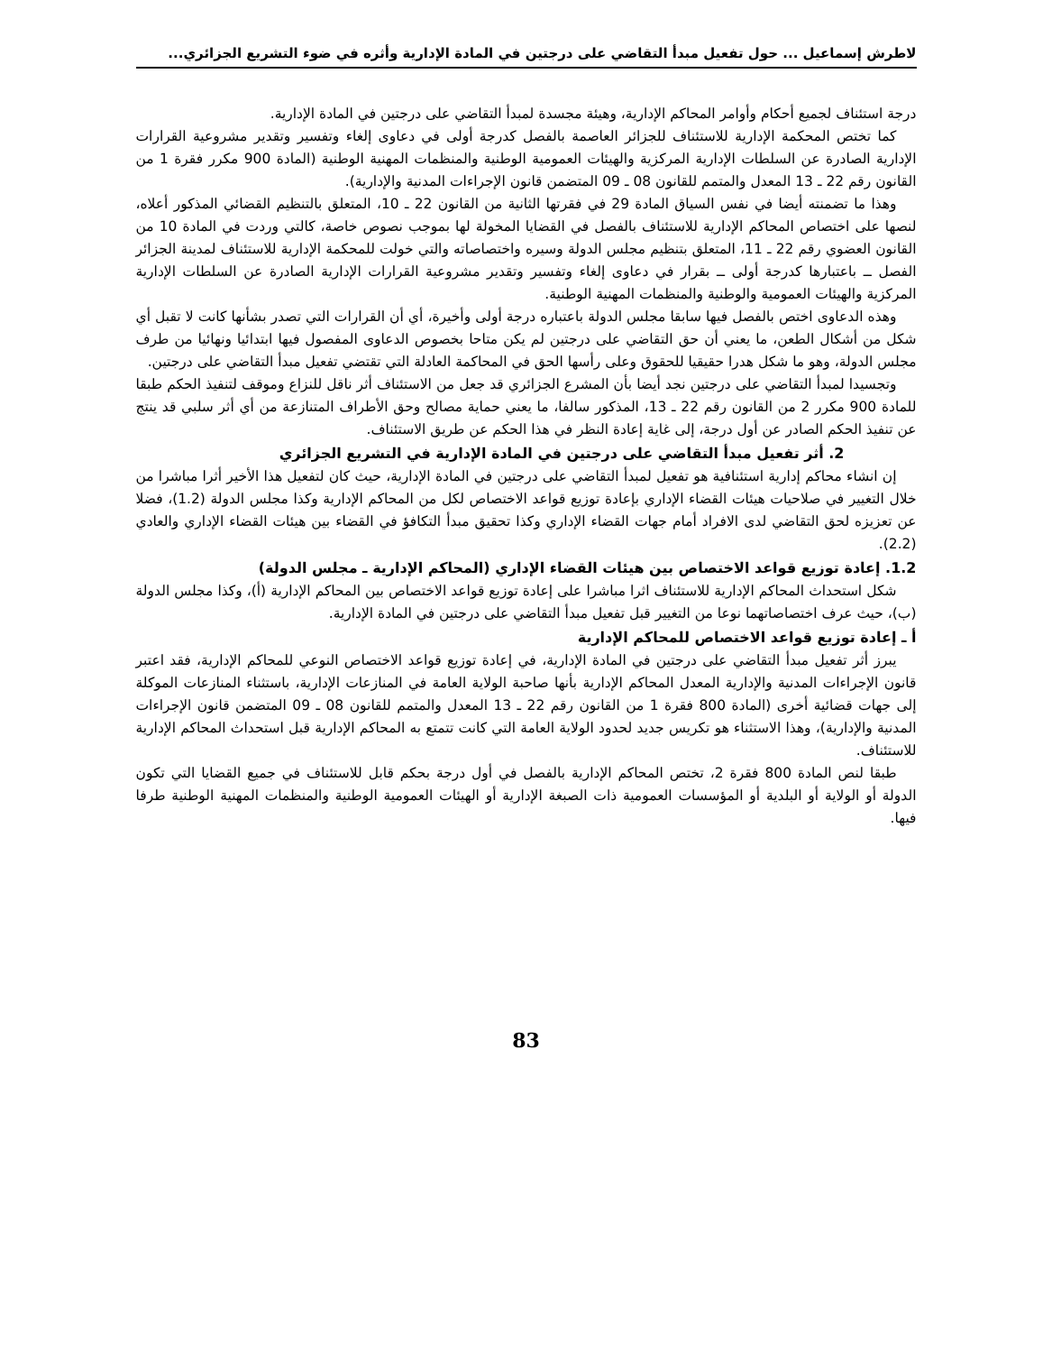لاطرش إسماعيل ... حول تفعيل مبدأ التقاضي على درجتين في المادة الإدارية وأثره في ضوء التشريع الجزائري...
درجة استئناف لجميع أحكام وأوامر المحاكم الإدارية، وهيئة مجسدة لمبدأ التقاضي على درجتين في المادة الإدارية.
كما تختص المحكمة الإدارية للاستئناف للجزائر العاصمة بالفصل كدرجة أولى في دعاوى إلغاء وتفسير وتقدير مشروعية القرارات الإدارية الصادرة عن السلطات الإدارية المركزية والهيئات العمومية الوطنية والمنظمات المهنية الوطنية (المادة 900 مكرر فقرة 1 من القانون رقم 22 ـ 13 المعدل والمتمم للقانون 08 ـ 09 المتضمن قانون الإجراءات المدنية والإدارية).
وهذا ما تضمنته أيضا في نفس السياق المادة 29 في فقرتها الثانية من القانون 22 ـ 10، المتعلق بالتنظيم القضائي المذكور أعلاه، لنصها على اختصاص المحاكم الإدارية للاستئناف بالفصل في القضايا المخولة لها بموجب نصوص خاصة، كالتي وردت في المادة 10 من القانون العضوي رقم 22 ـ 11، المتعلق بتنظيم مجلس الدولة وسيره واختصاصاته والتي خولت للمحكمة الإدارية للاستئناف لمدينة الجزائر الفصل ــ باعتبارها كدرجة أولى ــ بقرار في دعاوى إلغاء وتفسير وتقدير مشروعية القرارات الإدارية الصادرة عن السلطات الإدارية المركزية والهيئات العمومية والوطنية والمنظمات المهنية الوطنية.
وهذه الدعاوى اختص بالفصل فيها سابقا مجلس الدولة باعتباره درجة أولى وأخيرة، أي أن القرارات التي تصدر بشأنها كانت لا تقبل أي شكل من أشكال الطعن، ما يعني أن حق التقاضي على درجتين لم يكن متاحا بخصوص الدعاوى المفصول فيها ابتدائيا ونهائيا من طرف مجلس الدولة، وهو ما شكل هدرا حقيقيا للحقوق وعلى رأسها الحق في المحاكمة العادلة التي تقتضي تفعيل مبدأ التقاضي على درجتين.
وتجسيدا لمبدأ التقاضي على درجتين نجد أيضا بأن المشرع الجزائري قد جعل من الاستئناف أثر ناقل للنزاع وموقف لتنفيذ الحكم طبقا للمادة 900 مكرر 2 من القانون رقم 22 ـ 13، المذكور سالفا، ما يعني حماية مصالح وحق الأطراف المتنازعة من أي أثر سلبي قد ينتج عن تنفيذ الحكم الصادر عن أول درجة، إلى غاية إعادة النظر في هذا الحكم عن طريق الاستئناف.
2. أثر تفعيل مبدأ التقاضي على درجتين في المادة الإدارية في التشريع الجزائري
إن انشاء محاكم إدارية استئنافية هو تفعيل لمبدأ التقاضي على درجتين في المادة الإدارية، حيث كان لتفعيل هذا الأخير أثرا مباشرا من خلال التغيير في صلاحيات هيئات القضاء الإداري بإعادة توزيع قواعد الاختصاص لكل من المحاكم الإدارية وكذا مجلس الدولة (1.2)، فضلا عن تعزيزه لحق التقاضي لدى الافراد أمام جهات القضاء الإداري وكذا تحقيق مبدأ التكافؤ في القضاء بين هيئات القضاء الإداري والعادي (2.2).
1.2. إعادة توزيع قواعد الاختصاص بين هيئات القضاء الإداري (المحاكم الإدارية ـ مجلس الدولة)
شكل استحداث المحاكم الإدارية للاستئناف اثرا مباشرا على إعادة توزيع قواعد الاختصاص بين المحاكم الإدارية (أ)، وكذا مجلس الدولة (ب)، حيث عرف اختصاصاتهما نوعا من التغيير قبل تفعيل مبدأ التقاضي على درجتين في المادة الإدارية.
أ ـ إعادة توزيع قواعد الاختصاص للمحاكم الإدارية
يبرز أثر تفعيل مبدأ التقاضي على درجتين في المادة الإدارية، في إعادة توزيع قواعد الاختصاص النوعي للمحاكم الإدارية، فقد اعتبر قانون الإجراءات المدنية والإدارية المعدل المحاكم الإدارية بأنها صاحبة الولاية العامة في المنازعات الإدارية، باستثناء المنازعات الموكلة إلى جهات قضائية أخرى (المادة 800 فقرة 1 من القانون رقم 22 ـ 13 المعدل والمتمم للقانون 08 ـ 09 المتضمن قانون الإجراءات المدنية والإدارية)، وهذا الاستثناء هو تكريس جديد لحدود الولاية العامة التي كانت تتمتع به المحاكم الإدارية قبل استحداث المحاكم الإدارية للاستئناف.
طبقا لنص المادة 800 فقرة 2، تختص المحاكم الإدارية بالفصل في أول درجة بحكم قابل للاستئناف في جميع القضايا التي تكون الدولة أو الولاية أو البلدية أو المؤسسات العمومية ذات الصبغة الإدارية أو الهيئات العمومية الوطنية والمنظمات المهنية الوطنية طرفا فيها.
83